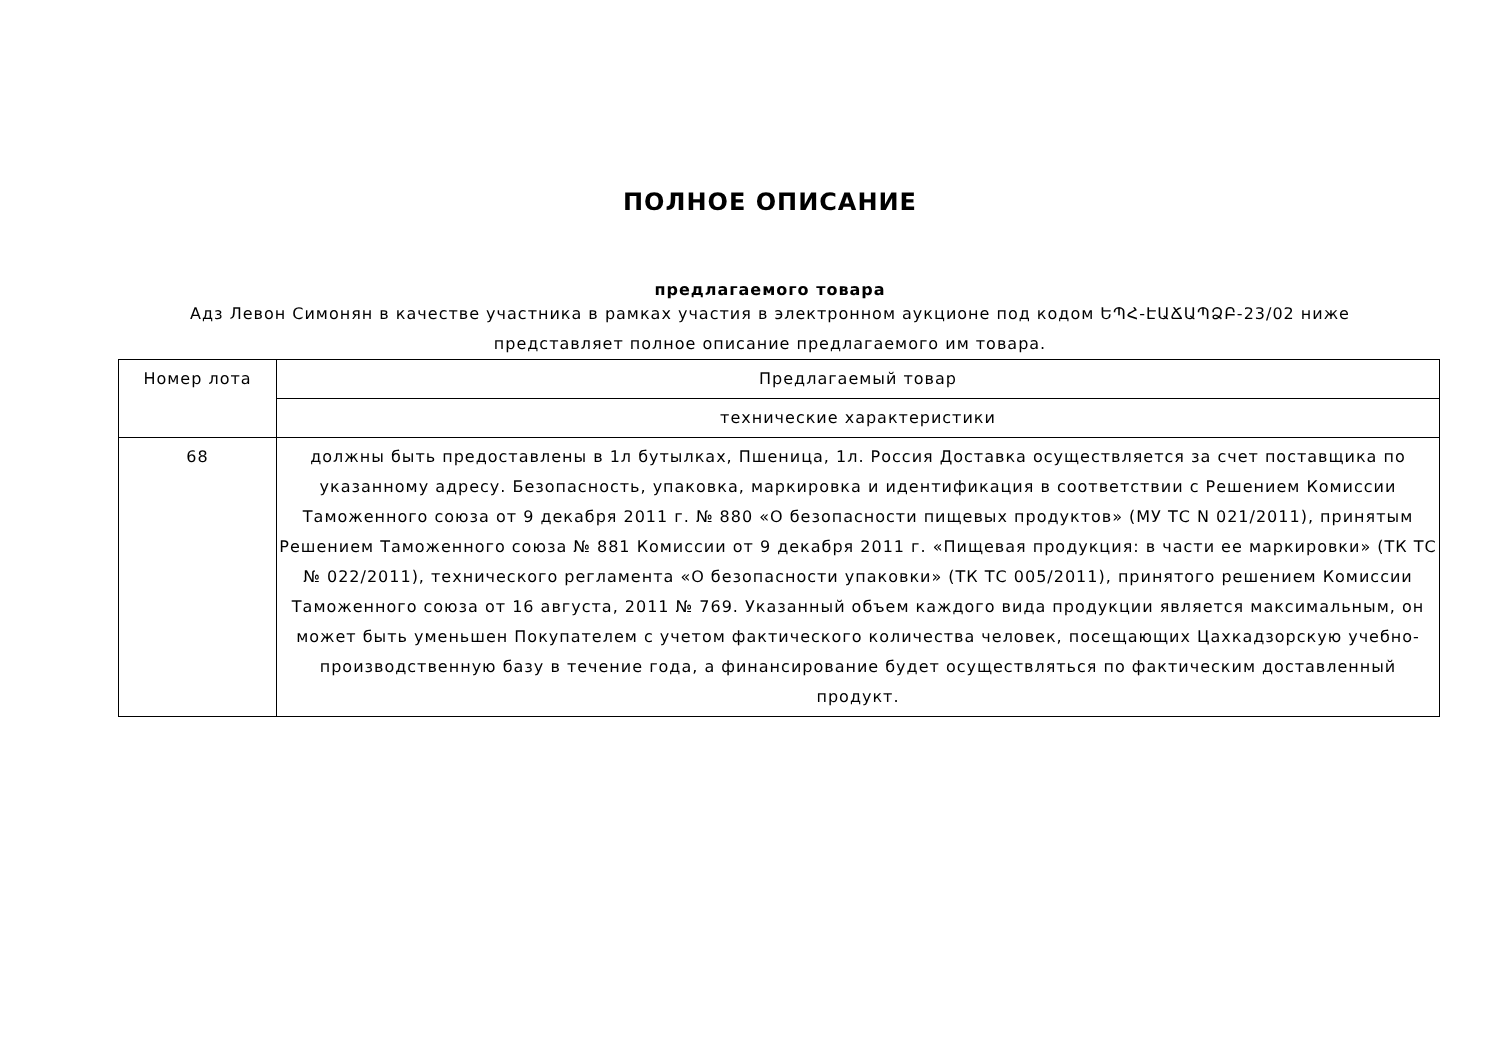ПОЛНОЕ ОПИСАНИЕ
предлагаемого товара
Адз Левон Симонян в качестве участника в рамках участия в электронном аукционе под кодом ԵՊՀ-ԷԱՃԱՊՁԲ-23/02 ниже представляет полное описание предлагаемого им товара.
| Номер лота | Предлагаемый товар |
| | технические характеристики |
| 68 | должны быть предоставлены в 1л бутылках, Пшеница, 1л. Россия Доставка осуществляется за счет поставщика по указанному адресу. Безопасность, упаковка, маркировка и идентификация в соответствии с Решением Комиссии Таможенного союза от 9 декабря 2011 г. № 880 «О безопасности пищевых продуктов» (МУ ТС N 021/2011), принятым Решением Таможенного союза № 881 Комиссии от 9 декабря 2011 г. «Пищевая продукция: в части ее маркировки» (ТК ТС № 022/2011), технического регламента «О безопасности упаковки» (ТК ТС 005/2011), принятого решением Комиссии Таможенного союза от 16 августа, 2011 № 769. Указанный объем каждого вида продукции является максимальным, он может быть уменьшен Покупателем с учетом фактического количества человек, посещающих Цахкадзорскую учебно-производственную базу в течение года, а финансирование будет осуществляться по фактическим доставленный продукт. |